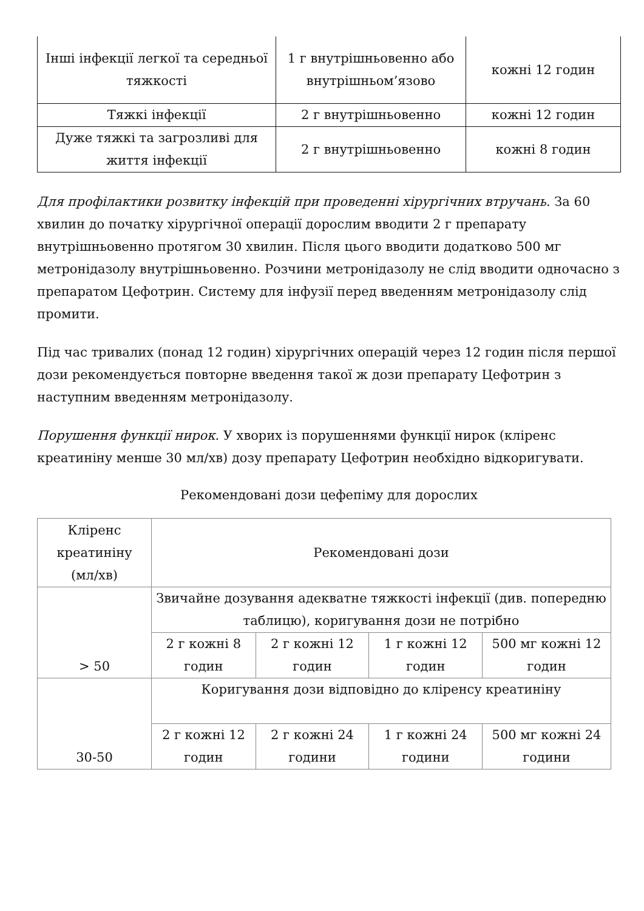| Інші інфекції легкої та середньої тяжкості | 1 г внутрішньовенно або внутрішньом’язово | кожні 12 годин |
| Тяжкі інфекції | 2 г внутрішньовенно | кожні 12 годин |
| Дуже тяжкі та загрозливі для життя інфекції | 2 г внутрішньовенно | кожні 8 годин |
Для профілактики розвитку інфекцій при проведенні хірургічних втручань. За 60 хвилин до початку хірургічної операції дорослим вводити 2 г препарату внутрішньовенно протягом 30 хвилин. Після цього вводити додатково 500 мг метронідазолу внутрішньовенно. Розчини метронідазолу не слід вводити одночасно з препаратом Цефотрин. Систему для інфузії перед введенням метронідазолу слід промити.
Під час тривалих (понад 12 годин) хірургічних операцій через 12 годин після першої дози рекомендується повторне введення такої ж дози препарату Цефотрин з наступним введенням метронідазолу.
Порушення функції нирок. У хворих із порушеннями функції нирок (кліренс креатиніну менше 30 мл/хв) дозу препарату Цефотрин необхідно відкоригувати.
Рекомендовані дози цефепіму для дорослих
| Кліренс креатиніну (мл/хв) | Рекомендовані дози | | | |
| > 50 | Звичайне дозування адекватне тяжкості інфекції (див. попередню таблицю), коригування дози не потрібно | | | |
| | 2 г кожні 8 годин | 2 г кожні 12 годин | 1 г кожні 12 годин | 500 мг кожні 12 годин |
| 30-50 | Коригування дози відповідно до кліренсу креатиніну | | | |
| | 2 г кожні 12 годин | 2 г кожні 24 години | 1 г кожні 24 години | 500 мг кожні 24 години |